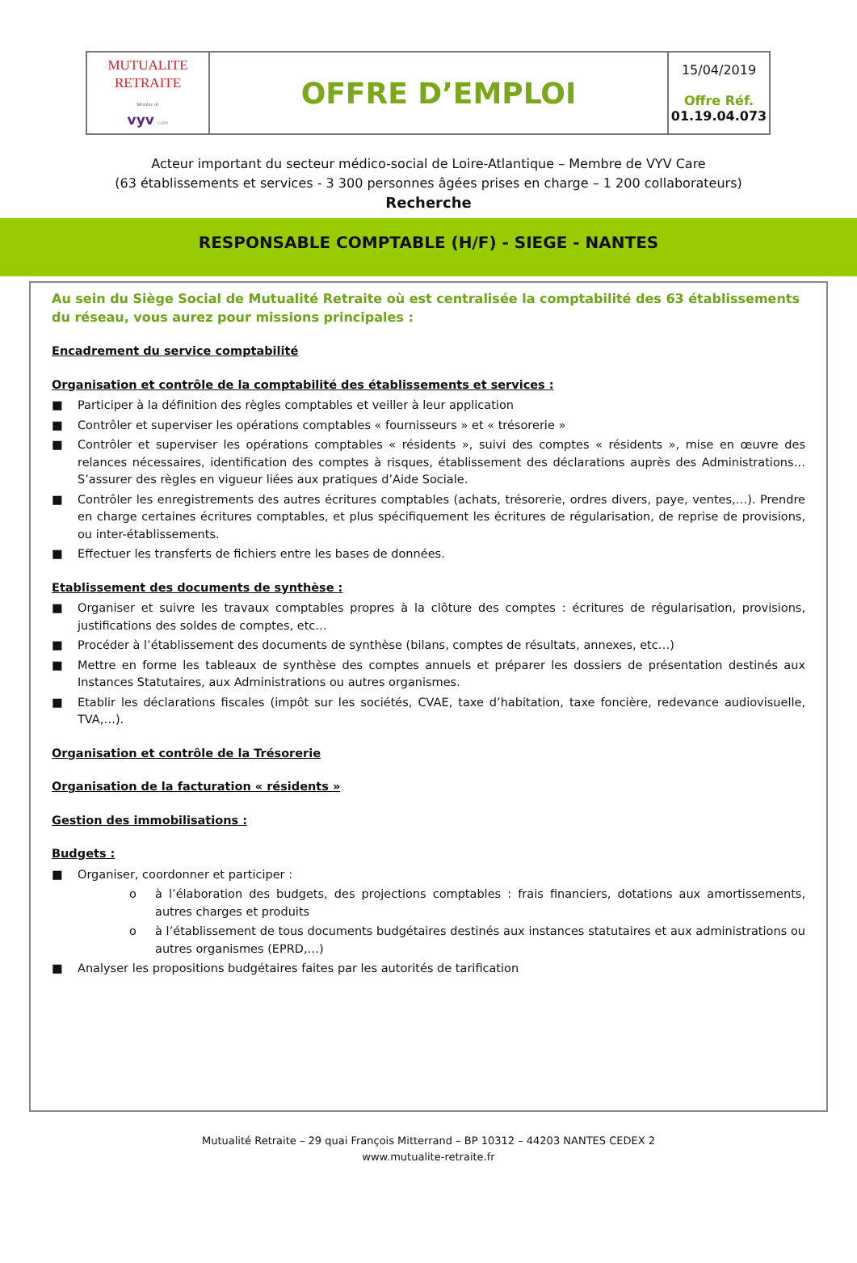| MUTUALITE RETRAITE Membre de vyv care | OFFRE D’EMPLOI | 15/04/2019 Offre Réf. 01.19.04.073 |
Acteur important du secteur médico-social de Loire-Atlantique – Membre de VYV Care
(63 établissements et services - 3 300 personnes âgées prises en charge – 1 200 collaborateurs)
Recherche
RESPONSABLE COMPTABLE (H/F) - SIEGE - NANTES
Au sein du Siège Social de Mutualité Retraite où est centralisée la comptabilité des 63 établissements du réseau, vous aurez pour missions principales :
Encadrement du service comptabilité
Organisation et contrôle de la comptabilité des établissements et services :
■ Participer à la définition des règles comptables et veiller à leur application
■ Contrôler et superviser les opérations comptables « fournisseurs » et « trésorerie »
■ Contrôler et superviser les opérations comptables « résidents », suivi des comptes « résidents », mise en œuvre des relances nécessaires, identification des comptes à risques, établissement des déclarations auprès des Administrations… S’assurer des règles en vigueur liées aux pratiques d’Aide Sociale.
■ Contrôler les enregistrements des autres écritures comptables (achats, trésorerie, ordres divers, paye, ventes,…). Prendre en charge certaines écritures comptables, et plus spécifiquement les écritures de régularisation, de reprise de provisions, ou inter-établissements.
■ Effectuer les transferts de fichiers entre les bases de données.
Etablissement des documents de synthèse :
■ Organiser et suivre les travaux comptables propres à la clôture des comptes : écritures de régularisation, provisions, justifications des soldes de comptes, etc…
■ Procéder à l’établissement des documents de synthèse (bilans, comptes de résultats, annexes, etc…)
■ Mettre en forme les tableaux de synthèse des comptes annuels et préparer les dossiers de présentation destinés aux Instances Statutaires, aux Administrations ou autres organismes.
■ Etablir les déclarations fiscales (impôt sur les sociétés, CVAE, taxe d’habitation, taxe foncière, redevance audiovisuelle, TVA,…).
Organisation et contrôle de la Trésorerie
Organisation de la facturation « résidents »
Gestion des immobilisations :
Budgets :
■ Organiser, coordonner et participer :
o à l’élaboration des budgets, des projections comptables : frais financiers, dotations aux amortissements, autres charges et produits
o à l’établissement de tous documents budgétaires destinés aux instances statutaires et aux administrations ou autres organismes (EPRD,…)
■ Analyser les propositions budgétaires faites par les autorités de tarification
Mutualité Retraite – 29 quai François Mitterrand – BP 10312 – 44203 NANTES CEDEX 2
www.mutualite-retraite.fr